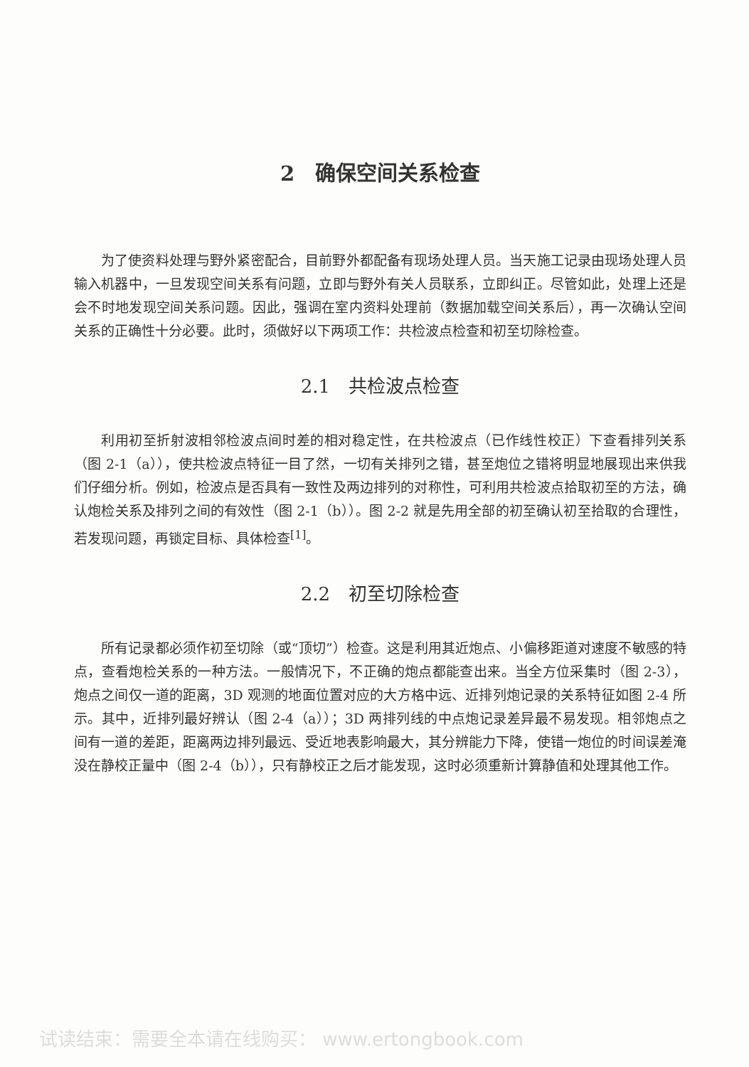2　确保空间关系检查
为了使资料处理与野外紧密配合，目前野外都配备有现场处理人员。当天施工记录由现场处理人员输入机器中，一旦发现空间关系有问题，立即与野外有关人员联系，立即纠正。尽管如此，处理上还是会不时地发现空间关系问题。因此，强调在室内资料处理前（数据加载空间关系后），再一次确认空间关系的正确性十分必要。此时，须做好以下两项工作：共检波点检查和初至切除检查。
2.1　共检波点检查
利用初至折射波相邻检波点间时差的相对稳定性，在共检波点（已作线性校正）下查看排列关系（图 2-1（a）），使共检波点特征一目了然，一切有关排列之错，甚至炮位之错将明显地展现出来供我们仔细分析。例如，检波点是否具有一致性及两边排列的对称性，可利用共检波点拾取初至的方法，确认炮检关系及排列之间的有效性（图 2-1（b））。图 2-2 就是先用全部的初至确认初至拾取的合理性，若发现问题，再锁定目标、具体检查<sup>[1]</sup>。
2.2　初至切除检查
所有记录都必须作初至切除（或“顶切”）检查。这是利用其近炮点、小偏移距道对速度不敏感的特点，查看炮检关系的一种方法。一般情况下，不正确的炮点都能查出来。当全方位采集时（图 2-3），炮点之间仅一道的距离，3D 观测的地面位置对应的大方格中远、近排列炮记录的关系特征如图 2-4 所示。其中，近排列最好辨认（图 2-4（a））；3D 两排列线的中点炮记录差异最不易发现。相邻炮点之间有一道的差距，距离两边排列最远、受近地表影响最大，其分辨能力下降，使错一炮位的时间误差淹没在静校正量中（图 2-4（b）），只有静校正之后才能发现，这时必须重新计算静值和处理其他工作。
试读结束：需要全本请在线购买： www.ertongbook.com